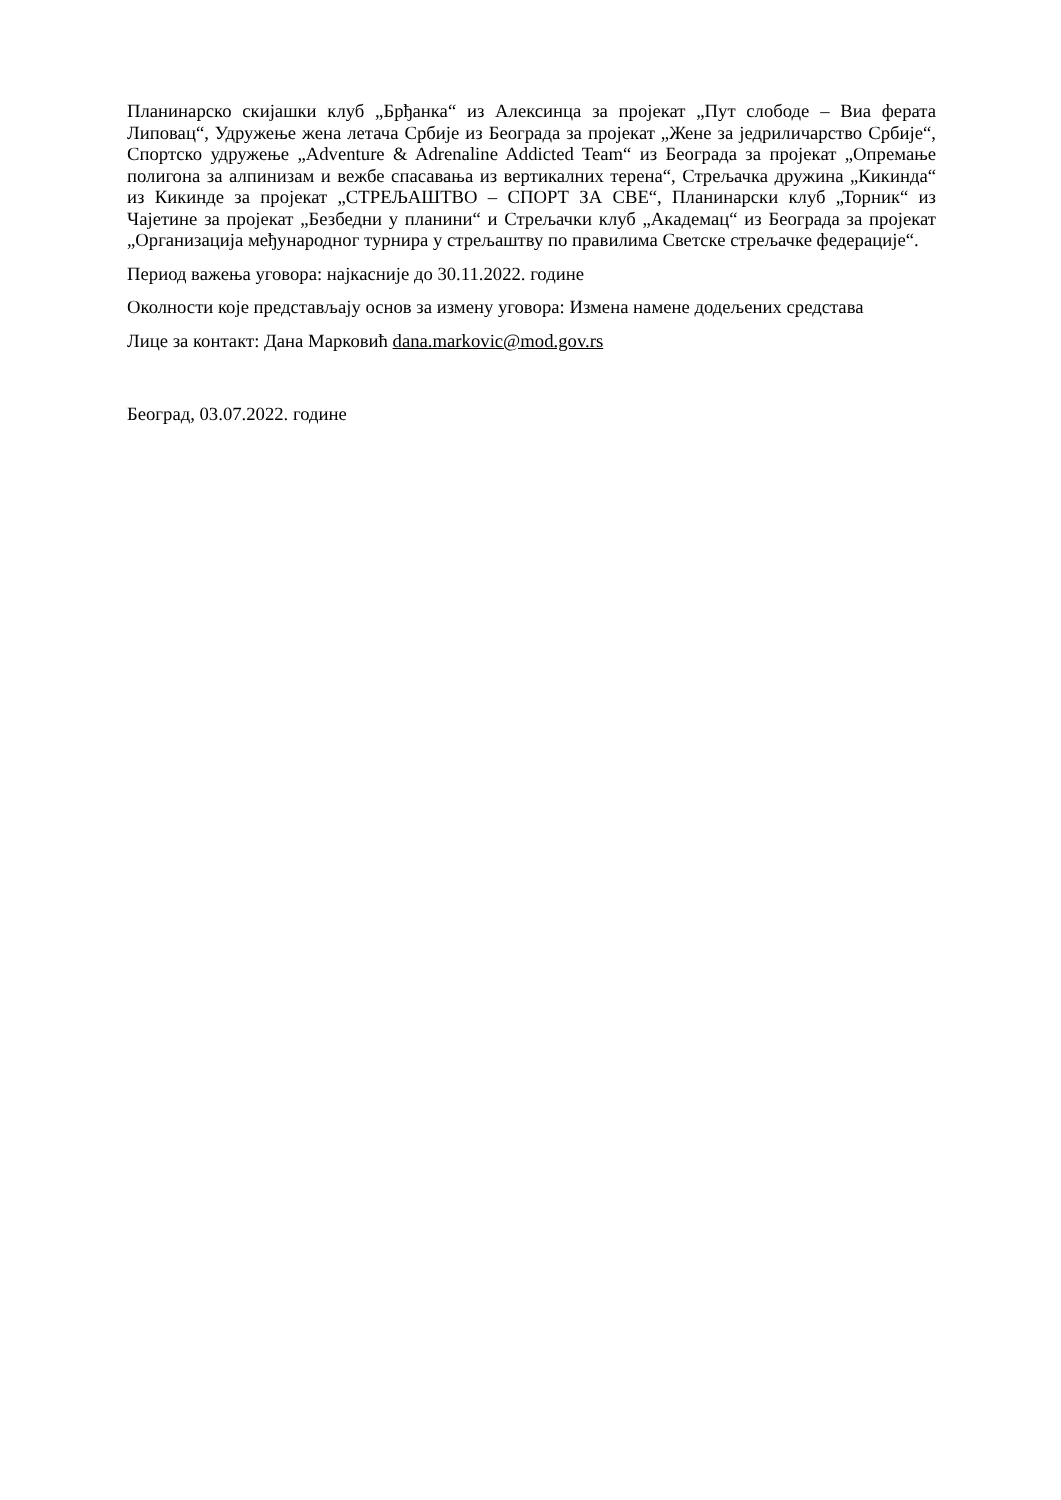Планинарско скијашки клуб „Брђанка“ из Алексинца за пројекат „Пут слободе – Виа ферата Липовац“, Удружење жена летача Србије из Београда за пројекат „Жене за једриличарство Србије“, Спортско удружење „Adventure & Adrenaline Addicted Team“ из Београда за пројекат „Опремање полигона за алпинизам и вежбе спасавања из вертикалних терена“, Стрељачка дружина „Кикинда“ из Кикинде за пројекат „СТРЕЉАШТВО – СПОРТ ЗА СВЕ“, Планинарски клуб „Торник“ из Чајетине за пројекат „Безбедни у планини“ и Стрељачки клуб „Академац“ из Београда за пројекат „Организација међународног турнира у стрељаштву по правилима Светске стрељачке федерације“.
Период важења уговора: најкасније до 30.11.2022. године
Околности које представљају основ за измену уговора: Измена намене додељених средстава
Лице за контакт: Дана Марковић dana.markovic@mod.gov.rs
Београд, 03.07.2022. године